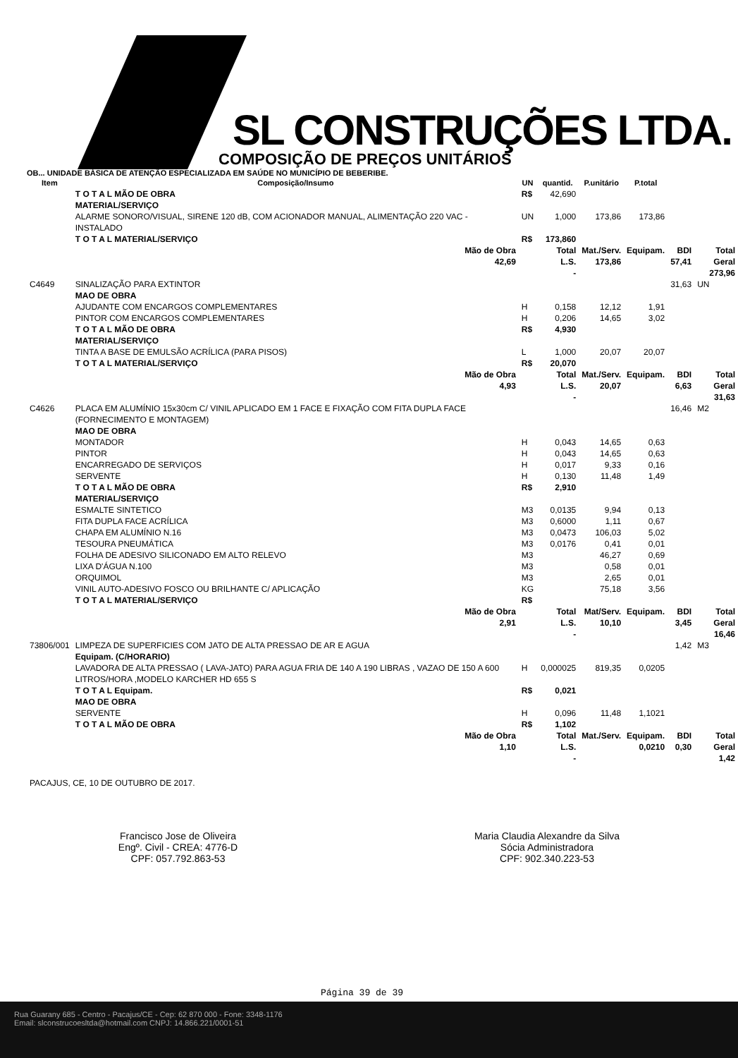SL CONSTRUÇÕES LTDA.
COMPOSIÇÃO DE PREÇOS UNITÁRIOS
OB... UNIDADE BÁSICA DE ATENÇÃO ESPECIALIZADA EM SAÚDE NO MUNICÍPIO DE BEBERIBE.
| Item | Composição/Insumo | UN | quantid. | P.unitário | P.total | | |
| --- | --- | --- | --- | --- | --- | --- | --- |
| | T O T A L MÃO DE OBRA | R$ | 42,690 | | | | |
| | MATERIAL/SERVIÇO | | | | | | |
| | ALARME SONORO/VISUAL, SIRENE 120 dB, COM ACIONADOR MANUAL, ALIMENTAÇÃO 220 VAC - INSTALADO | UN | 1,000 | 173,86 | 173,86 | | |
| | T O T A L MATERIAL/SERVIÇO | R$ | 173,860 | | | | |
| | Mão de Obra 42,69 | | Total L.S. - | Mat./Serv. 173,86 | Equipam. | BDI 57,41 | Total Geral 273,96 |
| C4649 | SINALIZAÇÃO PARA EXTINTOR | | | | | 31,63 | UN |
| | MAO DE OBRA | | | | | | |
| | AJUDANTE COM ENCARGOS COMPLEMENTARES | H | 0,158 | 12,12 | 1,91 | | |
| | PINTOR COM ENCARGOS COMPLEMENTARES | H | 0,206 | 14,65 | 3,02 | | |
| | T O T A L MÃO DE OBRA | R$ | 4,930 | | | | |
| | MATERIAL/SERVIÇO | | | | | | |
| | TINTA A BASE DE EMULSÃO ACRÍLICA (PARA PISOS) | L | 1,000 | 20,07 | 20,07 | | |
| | T O T A L MATERIAL/SERVIÇO | R$ | 20,070 | | | | |
| | Mão de Obra 4,93 | | Total L.S. - | Mat./Serv. 20,07 | Equipam. | BDI 6,63 | Total Geral 31,63 |
| C4626 | PLACA EM ALUMÍNIO 15x30cm C/ VINIL APLICADO EM 1 FACE E FIXAÇÃO COM FITA DUPLA FACE (FORNECIMENTO E MONTAGEM) | | | | | 16,46 | M2 |
| | MAO DE OBRA | | | | | | |
| | MONTADOR | H | 0,043 | 14,65 | 0,63 | | |
| | PINTOR | H | 0,043 | 14,65 | 0,63 | | |
| | ENCARREGADO DE SERVIÇOS | H | 0,017 | 9,33 | 0,16 | | |
| | SERVENTE | H | 0,130 | 11,48 | 1,49 | | |
| | T O T A L MÃO DE OBRA | R$ | 2,910 | | | | |
| | MATERIAL/SERVIÇO | | | | | | |
| | ESMALTE SINTETICO | M3 | 0,0135 | 9,94 | 0,13 | | |
| | FITA DUPLA FACE ACRÍLICA | M3 | 0,6000 | 1,11 | 0,67 | | |
| | CHAPA EM ALUMÍNIO N.16 | M3 | 0,0473 | 106,03 | 5,02 | | |
| | TESOURA PNEUMÁTICA | M3 | 0,0176 | 0,41 | 0,01 | | |
| | FOLHA DE ADESIVO SILICONADO EM ALTO RELEVO | M3 | | 46,27 | 0,69 | | |
| | LIXA D'ÁGUA N.100 | M3 | | 0,58 | 0,01 | | |
| | ORQUIMOL | M3 | | 2,65 | 0,01 | | |
| | VINIL AUTO-ADESIVO FOSCO OU BRILHANTE C/ APLICAÇÃO | KG | | 75,18 | 3,56 | | |
| | T O T A L MATERIAL/SERVIÇO | R$ | | | | | |
| | Mão de Obra 2,91 | | Total L.S. - | Mat/Serv. 10,10 | Equipam. | BDI 3,45 | Total Geral 16,46 |
| 73806/001 | LIMPEZA DE SUPERFICIES COM JATO DE ALTA PRESSAO DE AR E AGUA | | | | | 1,42 | M3 |
| | Equipam. (C/HORARIO) | | | | | | |
| | LAVADORA DE ALTA PRESSAO ( LAVA-JATO) PARA AGUA FRIA DE 140 A 190 LIBRAS , VAZAO DE 150 A 600 LITROS/HORA ,MODELO KARCHER HD 655 S | H | 0,000025 | 819,35 | 0,0205 | | |
| | T O T A L Equipam. | R$ | 0,021 | | | | |
| | MAO DE OBRA | | | | | | |
| | SERVENTE | H | 0,096 | 11,48 | 1,1021 | | |
| | T O T A L MÃO DE OBRA | R$ | 1,102 | | | | |
| | Mão de Obra 1,10 | | Total L.S. - | Mat./Serv. | Equipam. 0,0210 | BDI 0,30 | Total Geral 1,42 |
PACAJUS, CE, 10 DE OUTUBRO DE 2017.
Francisco Jose de Oliveira
Engº. Civil - CREA: 4776-D
CPF: 057.792.863-53
Maria Claudia Alexandre da Silva
Sócia Administradora
CPF: 902.340.223-53
Página 39 de 39
Rua Guarany 685 - Centro - Pacajus/CE - Cep: 62 870 000 - Fone: 3348-1176
Email: slconstrucoesltda@hotmail.com CNPJ: 14.866.221/0001-51